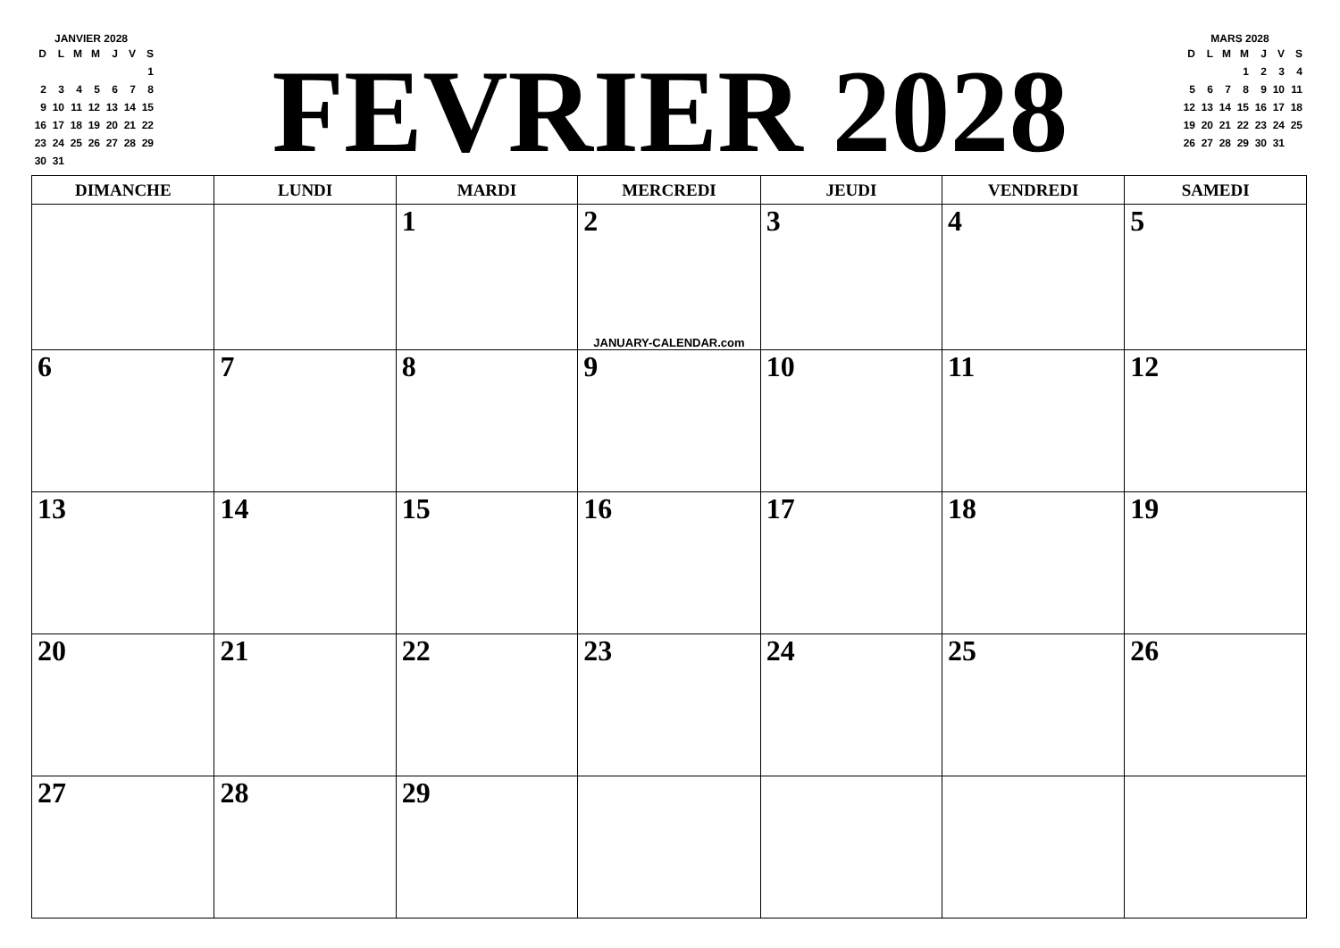JANVIER 2028
| D | L | M | M | J | V | S |
| | | | | | | 1 |
| 2 | 3 | 4 | 5 | 6 | 7 | 8 |
| 9 | 10 | 11 | 12 | 13 | 14 | 15 |
| 16 | 17 | 18 | 19 | 20 | 21 | 22 |
| 23 | 24 | 25 | 26 | 27 | 28 | 29 |
| 30 | 31 | | | | | |
FEVRIER 2028
MARS 2028
| D | L | M | M | J | V | S |
| | | | 1 | 2 | 3 | 4 |
| 5 | 6 | 7 | 8 | 9 | 10 | 11 |
| 12 | 13 | 14 | 15 | 16 | 17 | 18 |
| 19 | 20 | 21 | 22 | 23 | 24 | 25 |
| 26 | 27 | 28 | 29 | 30 | 31 | |
| DIMANCHE | LUNDI | MARDI | MERCREDI | JEUDI | VENDREDI | SAMEDI |
| --- | --- | --- | --- | --- | --- | --- |
| | | 1 | 2 JANUARY-CALENDAR.com | 3 | 4 | 5 |
| 6 | 7 | 8 | 9 | 10 | 11 | 12 |
| 13 | 14 | 15 | 16 | 17 | 18 | 19 |
| 20 | 21 | 22 | 23 | 24 | 25 | 26 |
| 27 | 28 | 29 | | | | |